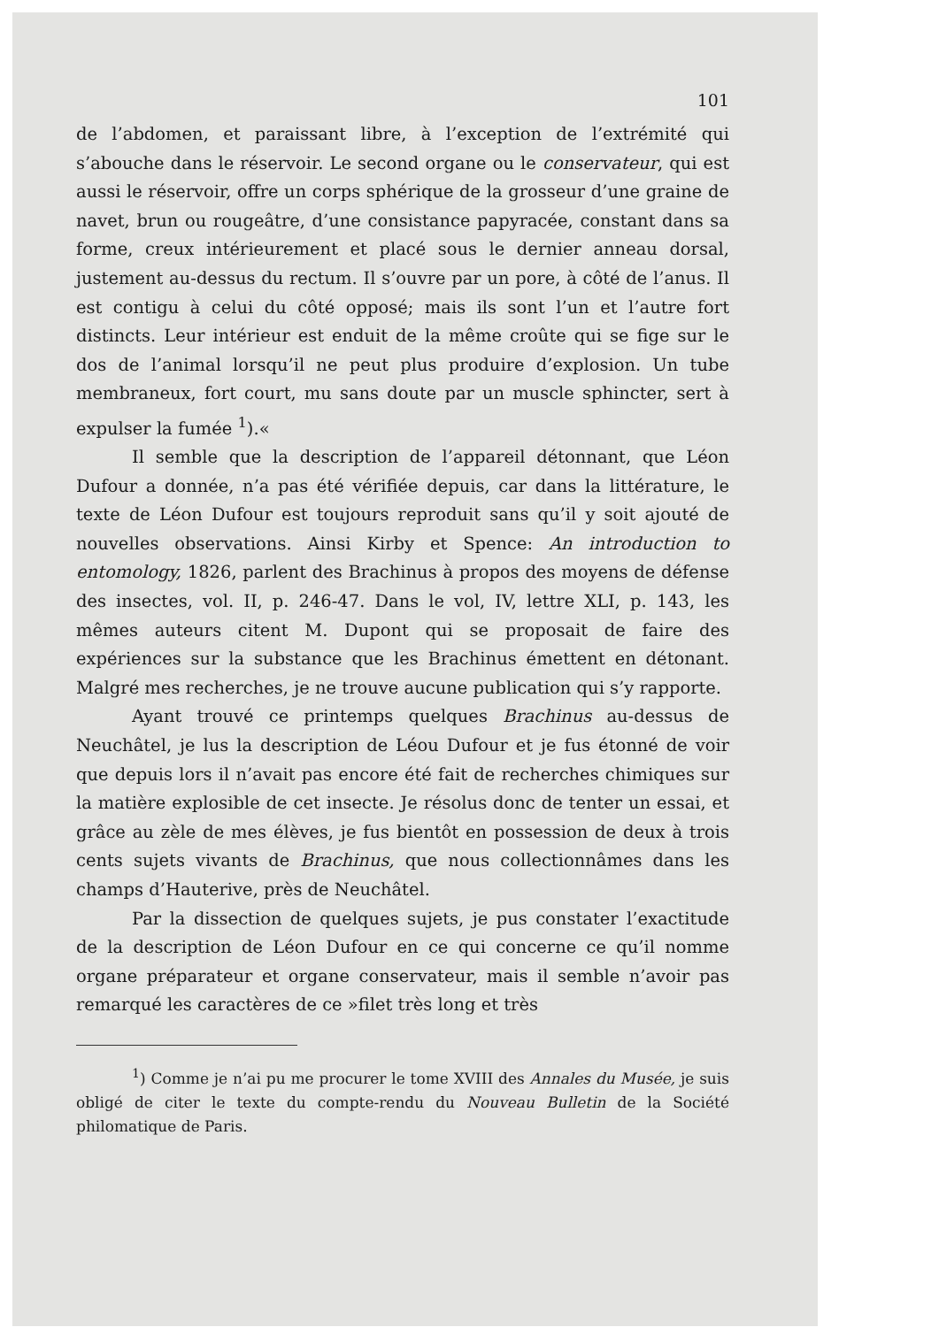101
de l’abdomen, et paraissant libre, à l’exception de l’extrémité qui s’abouche dans le réservoir. Le second organe ou le conservateur, qui est aussi le réservoir, offre un corps sphérique de la grosseur d’une graine de navet, brun ou rougeâtre, d’une consistance papyracée, constant dans sa forme, creux intérieurement et placé sous le dernier anneau dorsal, justement au-dessus du rectum. Il s’ouvre par un pore, à côté de l’anus. Il est contigu à celui du côté opposé; mais ils sont l’un et l’autre fort distincts. Leur intérieur est enduit de la même croûte qui se fige sur le dos de l’animal lorsqu’il ne peut plus produire d’explosion. Un tube membraneux, fort court, mu sans doute par un muscle sphincter, sert à expulser la fumée <sup>1</sup>).«
Il semble que la description de l’appareil détonnant, que Léon Dufour a donnée, n’a pas été vérifiée depuis, car dans la littérature, le texte de Léon Dufour est toujours reproduit sans qu’il y soit ajouté de nouvelles observations. Ainsi Kirby et Spence: An introduction to entomology, 1826, parlent des Brachinus à propos des moyens de défense des insectes, vol. II, p. 246-47. Dans le vol, IV, lettre XLI, p. 143, les mêmes auteurs citent M. Dupont qui se proposait de faire des expériences sur la substance que les Brachinus émettent en détonant. Malgré mes recherches, je ne trouve aucune publication qui s’y rapporte.
Ayant trouvé ce printemps quelques Brachinus au-dessus de Neuchâtel, je lus la description de Léou Dufour et je fus étonné de voir que depuis lors il n’avait pas encore été fait de recherches chimiques sur la matière explosible de cet insecte. Je résolus donc de tenter un essai, et grâce au zèle de mes élèves, je fus bientôt en possession de deux à trois cents sujets vivants de Brachinus, que nous collectionnâmes dans les champs d’Hauterive, près de Neuchâtel.
Par la dissection de quelques sujets, je pus constater l’exactitude de la description de Léon Dufour en ce qui concerne ce qu’il nomme organe préparateur et organe conservateur, mais il semble n’avoir pas remarqué les caractères de ce »filet très long et très
<sup>1</sup>) Comme je n’ai pu me procurer le tome XVIII des Annales du Musée, je suis obligé de citer le texte du compte-rendu du Nouveau Bulletin de la Société philomatique de Paris.